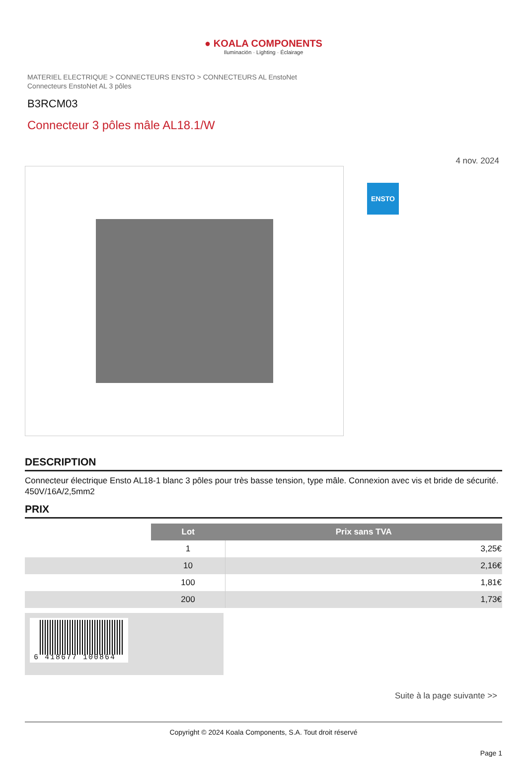● KOALA COMPONENTS
Iluminación · Lighting · Éclairage
MATERIEL ELECTRIQUE > CONNECTEURS ENSTO > CONNECTEURS AL EnstoNet
Connecteurs EnstoNet AL 3 pôles
B3RCM03
Connecteur 3 pôles mâle AL18.1/W
4 nov. 2024
ENSTO
DESCRIPTION
Connecteur électrique Ensto AL18-1 blanc 3 pôles pour très basse tension, type mâle. Connexion avec vis et bride de sécurité. 450V/16A/2,5mm2
PRIX
| | Lot | Prix sans TVA |
| | 1 | 3,25€ |
| | 10 | 2,16€ |
| | 100 | 1,81€ |
| | 200 | 1,73€ |
6 418677 100864
Suite à la page suivante >>
Copyright © 2024 Koala Components, S.A. Tout droit réservé
Page 1